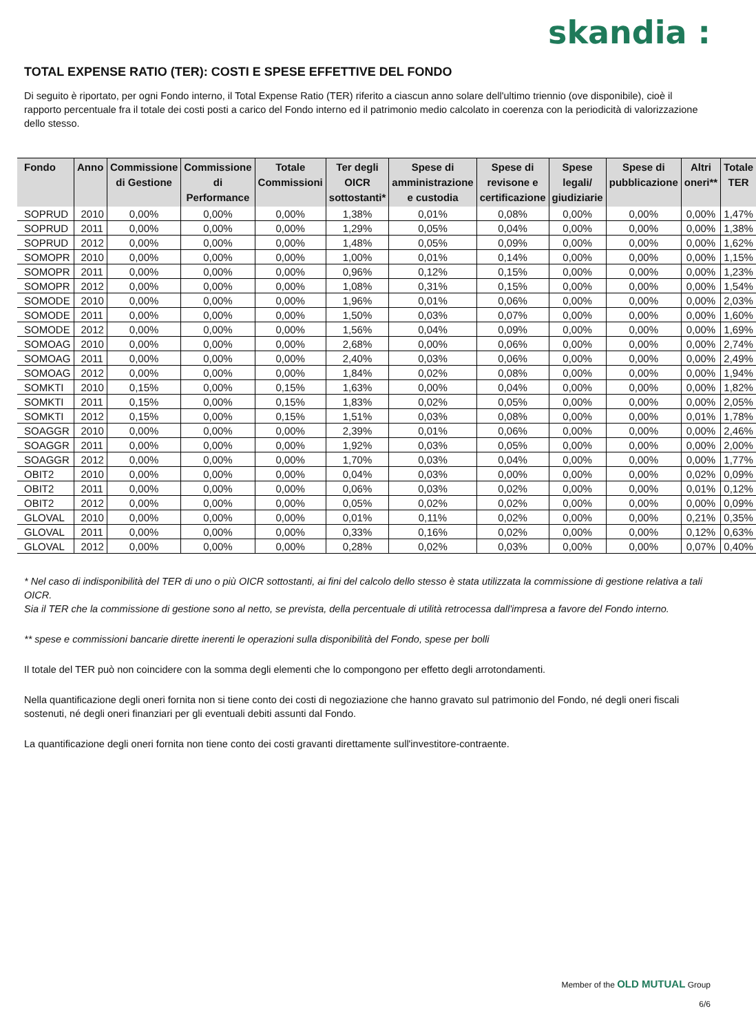skandia :
TOTAL EXPENSE RATIO (TER): COSTI E SPESE EFFETTIVE DEL FONDO
Di seguito è riportato, per ogni Fondo interno, il Total Expense Ratio (TER) riferito a ciascun anno solare dell'ultimo triennio (ove disponibile), cioè il rapporto percentuale fra il totale dei costi posti a carico del Fondo interno ed il patrimonio medio calcolato in coerenza con la periodicità di valorizzazione dello stesso.
| Fondo | Anno | Commissione di Gestione | Commissione di Performance | Totale Commissioni | Ter degli OICR sottostanti* | Spese di amministrazione e custodia | Spese di revisone e certificazione | Spese legali/ giudiziarie | Spese di pubblicazione | Altri oneri** | Totale TER |
| --- | --- | --- | --- | --- | --- | --- | --- | --- | --- | --- | --- |
| SOPRUD | 2010 | 0,00% | 0,00% | 0,00% | 1,38% | 0,01% | 0,08% | 0,00% | 0,00% | 0,00% | 1,47% |
| SOPRUD | 2011 | 0,00% | 0,00% | 0,00% | 1,29% | 0,05% | 0,04% | 0,00% | 0,00% | 0,00% | 1,38% |
| SOPRUD | 2012 | 0,00% | 0,00% | 0,00% | 1,48% | 0,05% | 0,09% | 0,00% | 0,00% | 0,00% | 1,62% |
| SOMOPR | 2010 | 0,00% | 0,00% | 0,00% | 1,00% | 0,01% | 0,14% | 0,00% | 0,00% | 0,00% | 1,15% |
| SOMOPR | 2011 | 0,00% | 0,00% | 0,00% | 0,96% | 0,12% | 0,15% | 0,00% | 0,00% | 0,00% | 1,23% |
| SOMOPR | 2012 | 0,00% | 0,00% | 0,00% | 1,08% | 0,31% | 0,15% | 0,00% | 0,00% | 0,00% | 1,54% |
| SOMODE | 2010 | 0,00% | 0,00% | 0,00% | 1,96% | 0,01% | 0,06% | 0,00% | 0,00% | 0,00% | 2,03% |
| SOMODE | 2011 | 0,00% | 0,00% | 0,00% | 1,50% | 0,03% | 0,07% | 0,00% | 0,00% | 0,00% | 1,60% |
| SOMODE | 2012 | 0,00% | 0,00% | 0,00% | 1,56% | 0,04% | 0,09% | 0,00% | 0,00% | 0,00% | 1,69% |
| SOMOAG | 2010 | 0,00% | 0,00% | 0,00% | 2,68% | 0,00% | 0,06% | 0,00% | 0,00% | 0,00% | 2,74% |
| SOMOAG | 2011 | 0,00% | 0,00% | 0,00% | 2,40% | 0,03% | 0,06% | 0,00% | 0,00% | 0,00% | 2,49% |
| SOMOAG | 2012 | 0,00% | 0,00% | 0,00% | 1,84% | 0,02% | 0,08% | 0,00% | 0,00% | 0,00% | 1,94% |
| SOMKTI | 2010 | 0,15% | 0,00% | 0,15% | 1,63% | 0,00% | 0,04% | 0,00% | 0,00% | 0,00% | 1,82% |
| SOMKTI | 2011 | 0,15% | 0,00% | 0,15% | 1,83% | 0,02% | 0,05% | 0,00% | 0,00% | 0,00% | 2,05% |
| SOMKTI | 2012 | 0,15% | 0,00% | 0,15% | 1,51% | 0,03% | 0,08% | 0,00% | 0,00% | 0,01% | 1,78% |
| SOAGGR | 2010 | 0,00% | 0,00% | 0,00% | 2,39% | 0,01% | 0,06% | 0,00% | 0,00% | 0,00% | 2,46% |
| SOAGGR | 2011 | 0,00% | 0,00% | 0,00% | 1,92% | 0,03% | 0,05% | 0,00% | 0,00% | 0,00% | 2,00% |
| SOAGGR | 2012 | 0,00% | 0,00% | 0,00% | 1,70% | 0,03% | 0,04% | 0,00% | 0,00% | 0,00% | 1,77% |
| OBIT2 | 2010 | 0,00% | 0,00% | 0,00% | 0,04% | 0,03% | 0,00% | 0,00% | 0,00% | 0,02% | 0,09% |
| OBIT2 | 2011 | 0,00% | 0,00% | 0,00% | 0,06% | 0,03% | 0,02% | 0,00% | 0,00% | 0,01% | 0,12% |
| OBIT2 | 2012 | 0,00% | 0,00% | 0,00% | 0,05% | 0,02% | 0,02% | 0,00% | 0,00% | 0,00% | 0,09% |
| GLOVAL | 2010 | 0,00% | 0,00% | 0,00% | 0,01% | 0,11% | 0,02% | 0,00% | 0,00% | 0,21% | 0,35% |
| GLOVAL | 2011 | 0,00% | 0,00% | 0,00% | 0,33% | 0,16% | 0,02% | 0,00% | 0,00% | 0,12% | 0,63% |
| GLOVAL | 2012 | 0,00% | 0,00% | 0,00% | 0,28% | 0,02% | 0,03% | 0,00% | 0,00% | 0,07% | 0,40% |
* Nel caso di indisponibilità del TER di uno o più OICR sottostanti, ai fini del calcolo dello stesso è stata utilizzata la commissione di gestione relativa a tali OICR.
Sia il TER che la commissione di gestione sono al netto, se prevista, della percentuale di utilità retrocessa dall'impresa a favore del Fondo interno.
** spese e commissioni bancarie dirette inerenti le operazioni sulla disponibilità del Fondo, spese per bolli
Il totale del TER può non coincidere con la somma degli elementi che lo compongono per effetto degli arrotondamenti.
Nella quantificazione degli oneri fornita non si tiene conto dei costi di negoziazione che hanno gravato sul patrimonio del Fondo, né degli oneri fiscali sostenuti, né degli oneri finanziari per gli eventuali debiti assunti dal Fondo.
La quantificazione degli oneri fornita non tiene conto dei costi gravanti direttamente sull'investitore-contraente.
Member of the OLD MUTUAL Group
6/6